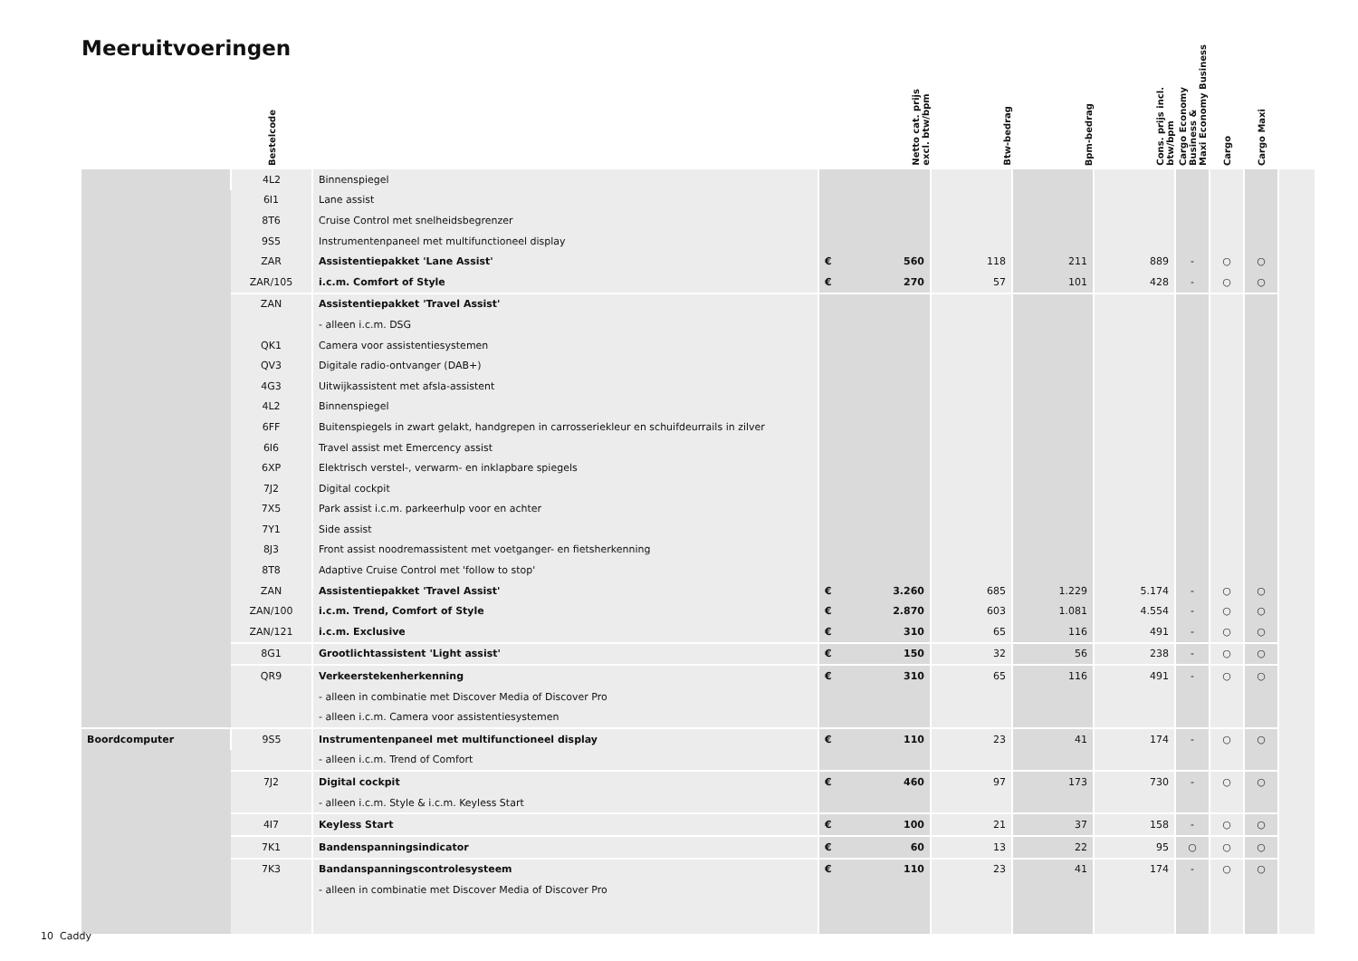Meeruitvoeringen
| | Bestelcode | | Netto cat. prijs excl. btw/bpm | Btw-bedrag | Bpm-bedrag | Cons. prijs incl. btw/bpm | Cargo Economy Business & Maxi Economy Business | Cargo | Cargo Maxi | |
| --- | --- | --- | --- | --- | --- | --- | --- | --- | --- | --- |
| | 4L2 | Binnenspiegel | | | | | | | | |
| | 6I1 | Lane assist | | | | | | | | |
| | 8T6 | Cruise Control met snelheidsbegrenzer | | | | | | | | |
| | 9S5 | Instrumentenpaneel met multifunctioneel display | | | | | | | | |
| | ZAR | Assistentiepakket 'Lane Assist' | € 560 | 118 | 211 | 889 | - | ○ | ○ | |
| | ZAR/105 | i.c.m. Comfort of Style | € 270 | 57 | 101 | 428 | - | ○ | ○ | |
| | ZAN | Assistentiepakket 'Travel Assist' | | | | | | | | |
| | | - alleen i.c.m. DSG | | | | | | | | |
| | QK1 | Camera voor assistentiesystemen | | | | | | | | |
| | QV3 | Digitale radio-ontvanger (DAB+) | | | | | | | | |
| | 4G3 | Uitwijkassistent met afsla-assistent | | | | | | | | |
| | 4L2 | Binnenspiegel | | | | | | | | |
| | 6FF | Buitenspiegels in zwart gelakt, handgrepen in carrosseriekleur en schuifdeurrails in zilver | | | | | | | | |
| | 6I6 | Travel assist met Emercency assist | | | | | | | | |
| | 6XP | Elektrisch verstel-, verwarm- en inklapbare spiegels | | | | | | | | |
| | 7J2 | Digital cockpit | | | | | | | | |
| | 7X5 | Park assist i.c.m. parkeerhulp voor en achter | | | | | | | | |
| | 7Y1 | Side assist | | | | | | | | |
| | 8J3 | Front assist noodremassistent met voetganger- en fietsherkenning | | | | | | | | |
| | 8T8 | Adaptive Cruise Control met 'follow to stop' | | | | | | | | |
| | ZAN | Assistentiepakket 'Travel Assist' | € 3.260 | 685 | 1.229 | 5.174 | - | ○ | ○ | |
| | ZAN/100 | i.c.m. Trend, Comfort of Style | € 2.870 | 603 | 1.081 | 4.554 | - | ○ | ○ | |
| | ZAN/121 | i.c.m. Exclusive | € 310 | 65 | 116 | 491 | - | ○ | ○ | |
| | 8G1 | Grootlichtassistent 'Light assist' | € 150 | 32 | 56 | 238 | - | ○ | ○ | |
| | QR9 | Verkeerstekenherkenning | € 310 | 65 | 116 | 491 | - | ○ | ○ | |
| | | - alleen in combinatie met Discover Media of Discover Pro | | | | | | | | |
| | | - alleen i.c.m. Camera voor assistentiesystemen | | | | | | | | |
| Boordcomputer | 9S5 | Instrumentenpaneel met multifunctioneel display | € 110 | 23 | 41 | 174 | - | ○ | ○ | |
| | | - alleen i.c.m. Trend of Comfort | | | | | | | | |
| | 7J2 | Digital cockpit | € 460 | 97 | 173 | 730 | - | ○ | ○ | |
| | | - alleen i.c.m. Style & i.c.m. Keyless Start | | | | | | | | |
| | 4I7 | Keyless Start | € 100 | 21 | 37 | 158 | - | ○ | ○ | |
| | 7K1 | Bandenspanningsindicator | € 60 | 13 | 22 | 95 | ○ | ○ | ○ | |
| | 7K3 | Bandanspanningscontrolesysteem | € 110 | 23 | 41 | 174 | - | ○ | ○ | |
| | | - alleen in combinatie met Discover Media of Discover Pro | | | | | | | | |
10 Caddy